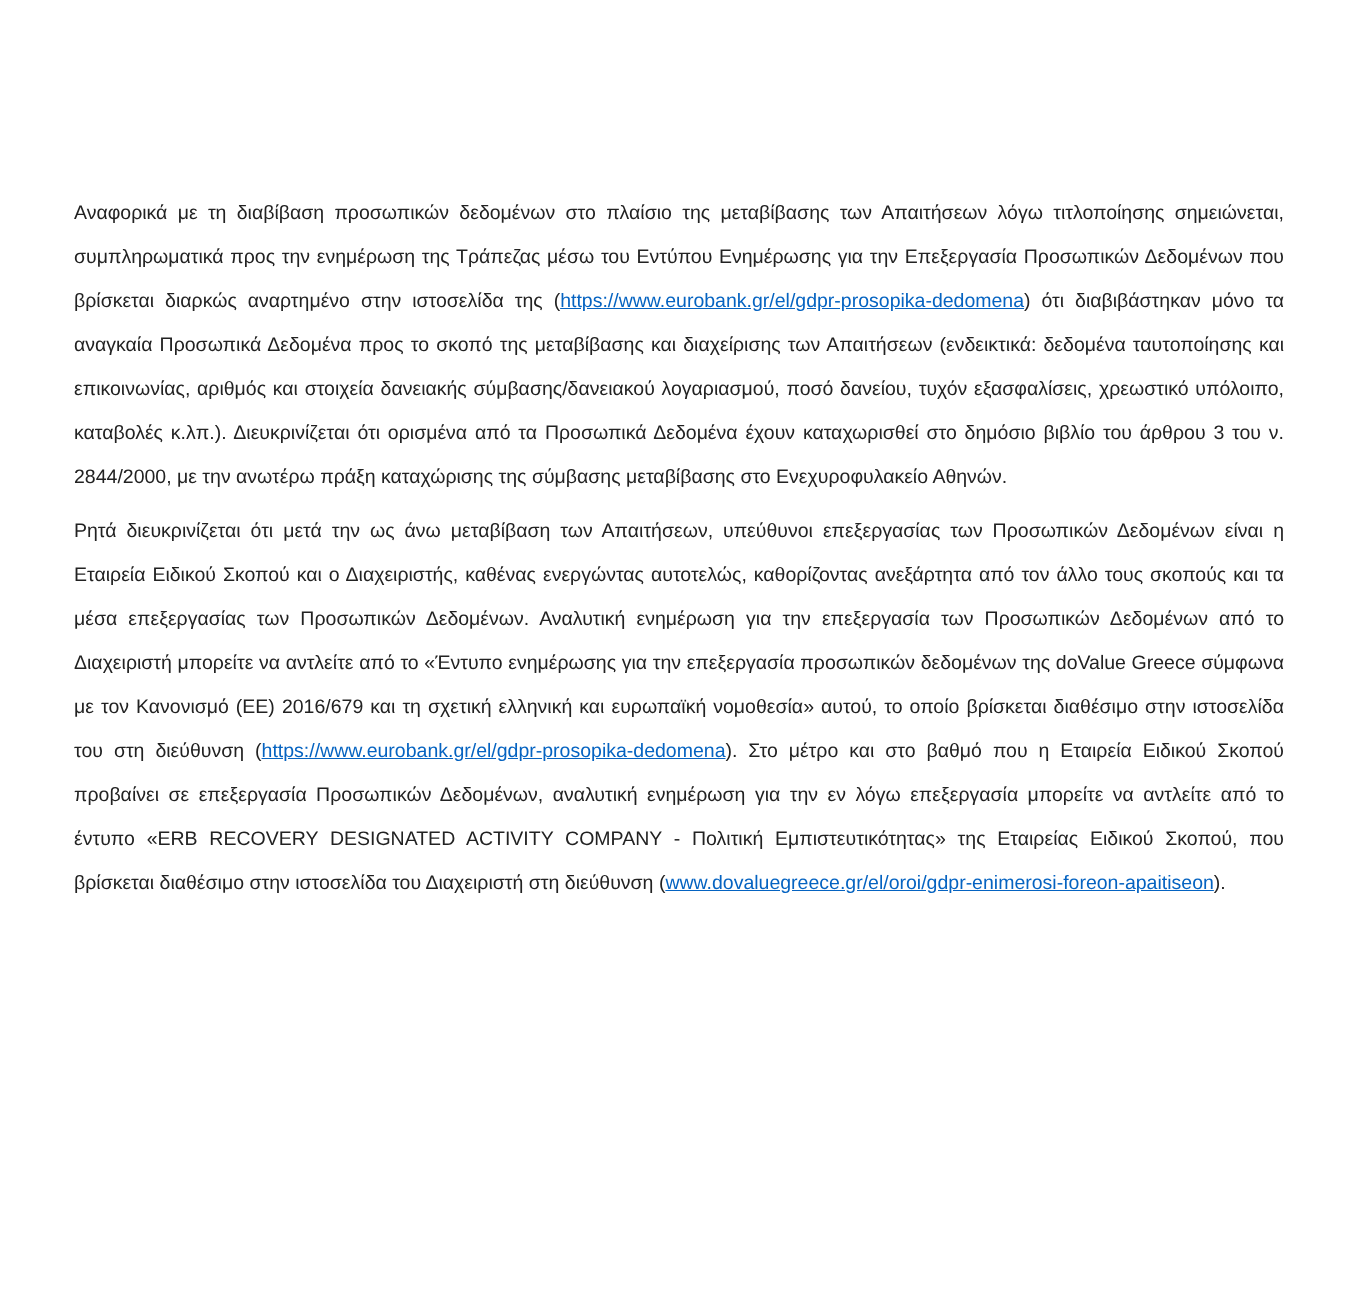Αναφορικά με τη διαβίβαση προσωπικών δεδομένων στο πλαίσιο της μεταβίβασης των Απαιτήσεων λόγω τιτλοποίησης σημειώνεται, συμπληρωματικά προς την ενημέρωση της Τράπεζας μέσω του Εντύπου Ενημέρωσης για την Επεξεργασία Προσωπικών Δεδομένων που βρίσκεται διαρκώς αναρτημένο στην ιστοσελίδα της (https://www.eurobank.gr/el/gdpr-prosopika-dedomena) ότι διαβιβάστηκαν μόνο τα αναγκαία Προσωπικά Δεδομένα προς το σκοπό της μεταβίβασης και διαχείρισης των Απαιτήσεων (ενδεικτικά: δεδομένα ταυτοποίησης και επικοινωνίας, αριθμός και στοιχεία δανειακής σύμβασης/δανειακού λογαριασμού, ποσό δανείου, τυχόν εξασφαλίσεις, χρεωστικό υπόλοιπο, καταβολές κ.λπ.). Διευκρινίζεται ότι ορισμένα από τα Προσωπικά Δεδομένα έχουν καταχωρισθεί στο δημόσιο βιβλίο του άρθρου 3 του ν. 2844/2000, με την ανωτέρω πράξη καταχώρισης της σύμβασης μεταβίβασης στο Ενεχυροφυλακείο Αθηνών.
Ρητά διευκρινίζεται ότι μετά την ως άνω μεταβίβαση των Απαιτήσεων, υπεύθυνοι επεξεργασίας των Προσωπικών Δεδομένων είναι η Εταιρεία Ειδικού Σκοπού και ο Διαχειριστής, καθένας ενεργώντας αυτοτελώς, καθορίζοντας ανεξάρτητα από τον άλλο τους σκοπούς και τα μέσα επεξεργασίας των Προσωπικών Δεδομένων. Αναλυτική ενημέρωση για την επεξεργασία των Προσωπικών Δεδομένων από το Διαχειριστή μπορείτε να αντλείτε από το «Έντυπο ενημέρωσης για την επεξεργασία προσωπικών δεδομένων της doValue Greece σύμφωνα με τον Κανονισμό (ΕΕ) 2016/679 και τη σχετική ελληνική και ευρωπαϊκή νομοθεσία» αυτού, το οποίο βρίσκεται διαθέσιμο στην ιστοσελίδα του στη διεύθυνση (https://www.eurobank.gr/el/gdpr-prosopika-dedomena). Στο μέτρο και στο βαθμό που η Εταιρεία Ειδικού Σκοπού προβαίνει σε επεξεργασία Προσωπικών Δεδομένων, αναλυτική ενημέρωση για την εν λόγω επεξεργασία μπορείτε να αντλείτε από το έντυπο «ERB RECOVERY DESIGNATED ACTIVITY COMPANY - Πολιτική Εμπιστευτικότητας» της Εταιρείας Ειδικού Σκοπού, που βρίσκεται διαθέσιμο στην ιστοσελίδα του Διαχειριστή στη διεύθυνση (www.dovaluegreece.gr/el/oroi/gdpr-enimerosi-foreon-apaitiseon).